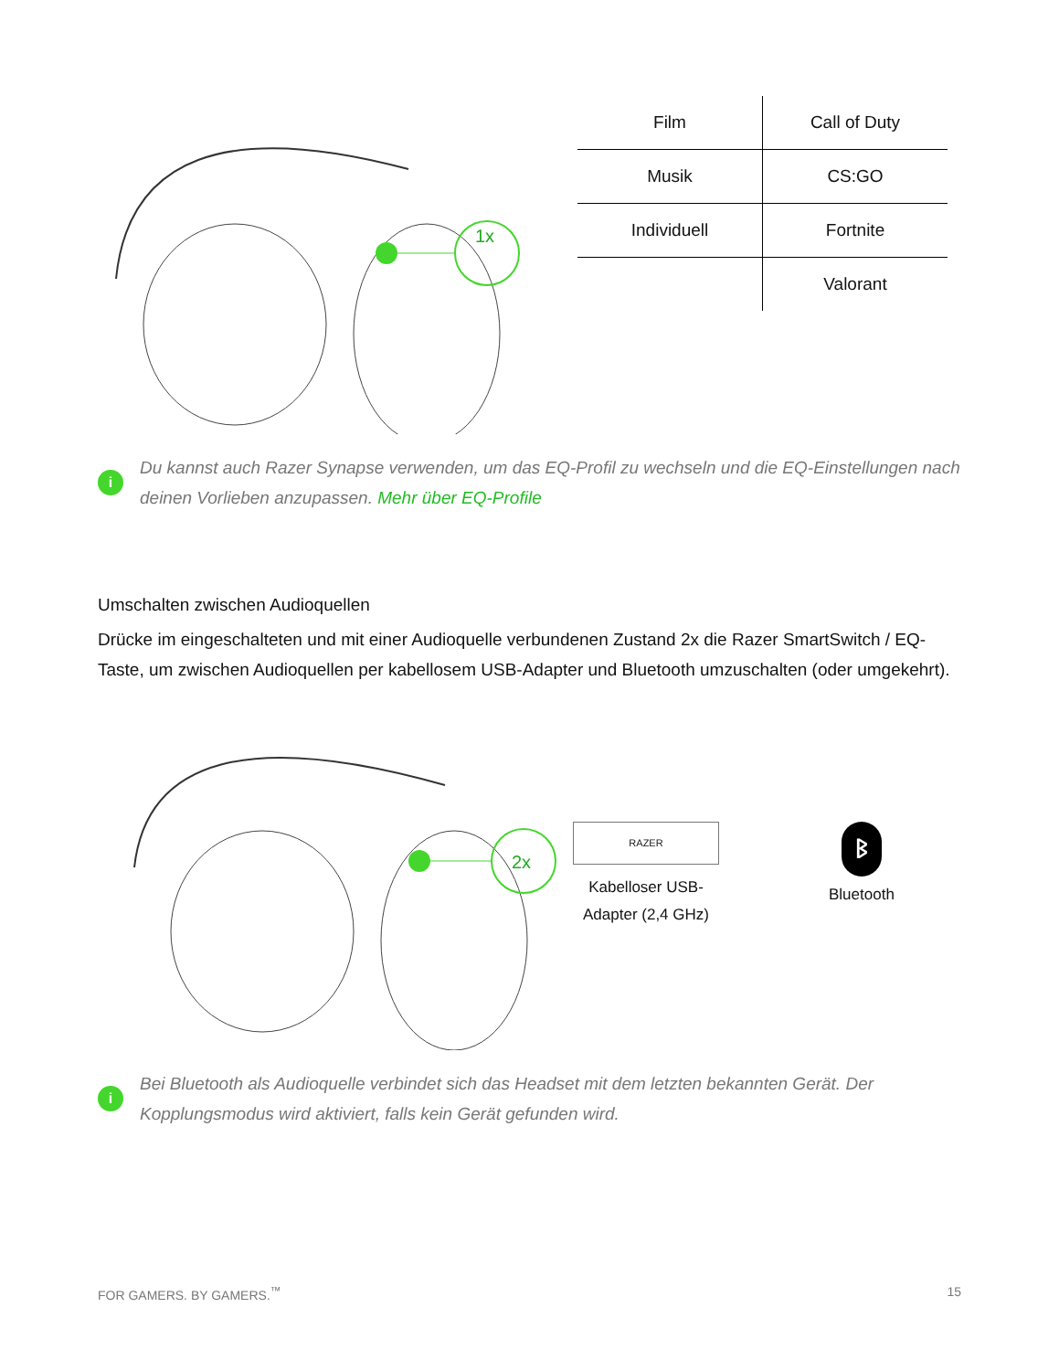1x
| Film | Call of Duty |
| Musik | CS:GO |
| Individuell | Fortnite |
| | Valorant |
i
Du kannst auch Razer Synapse verwenden, um das EQ-Profil zu wechseln und die EQ-Einstellungen nach deinen Vorlieben anzupassen. Mehr über EQ-Profile
Umschalten zwischen Audioquellen
Drücke im eingeschalteten und mit einer Audioquelle verbundenen Zustand 2x die Razer SmartSwitch / EQ-Taste, um zwischen Audioquellen per kabellosem USB-Adapter und Bluetooth umzuschalten (oder umgekehrt).
2x
RAZER
Kabelloser USB-Adapter (2,4 GHz)
ᛒ
Bluetooth
i
Bei Bluetooth als Audioquelle verbindet sich das Headset mit dem letzten bekannten Gerät. Der Kopplungsmodus wird aktiviert, falls kein Gerät gefunden wird.
FOR GAMERS. BY GAMERS.<sup>™</sup> 15